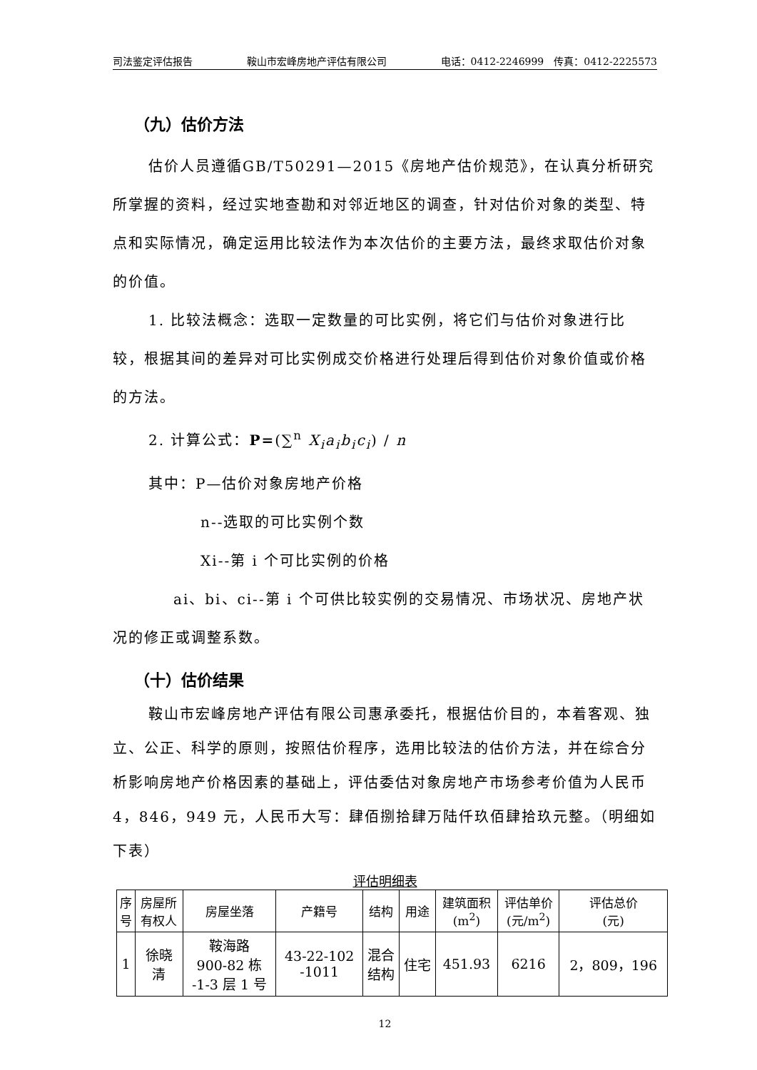司法鉴定评估报告 鞍山市宏峰房地产评估有限公司 电话：0412-2246999　传真：0412-2225573
（九）估价方法
估价人员遵循GB/T50291—2015《房地产估价规范》，在认真分析研究所掌握的资料，经过实地查勘和对邻近地区的调查，针对估价对象的类型、特点和实际情况，确定运用比较法作为本次估价的主要方法，最终求取估价对象的价值。
1. 比较法概念：选取一定数量的可比实例，将它们与估价对象进行比较，根据其间的差异对可比实例成交价格进行处理后得到估价对象价值或价格的方法。
2. 计算公式：P=(∑<sup>n</sup> X<sub>i</sub>a<sub>i</sub>b<sub>i</sub>c<sub>i</sub>) / n
其中：P—估价对象房地产价格
n--选取的可比实例个数
Xi--第 i 个可比实例的价格
ai、bi、ci--第 i 个可供比较实例的交易情况、市场状况、房地产状况的修正或调整系数。
（十）估价结果
鞍山市宏峰房地产评估有限公司惠承委托，根据估价目的，本着客观、独立、公正、科学的原则，按照估价程序，选用比较法的估价方法，并在综合分析影响房地产价格因素的基础上，评估委估对象房地产市场参考价值为人民币 4，846，949 元，人民币大写：肆佰捌拾肆万陆仟玖佰肆拾玖元整。（明细如下表）
评估明细表
| 序 号 | 房屋所 有权人 | 房屋坐落 | 产籍号 | 结构 | 用途 | 建筑面积 (m<sup>2</sup>) | 评估单价 (元/m<sup>2</sup>) | 评估总价 (元) |
| --- | --- | --- | --- | --- | --- | --- | --- | --- |
| 1 | 徐晓 清 | 鞍海路 900-82 栋 -1-3 层 1 号 | 43-22-102 -1011 | 混合 结构 | 住宅 | 451.93 | 6216 | 2，809，196 |
12